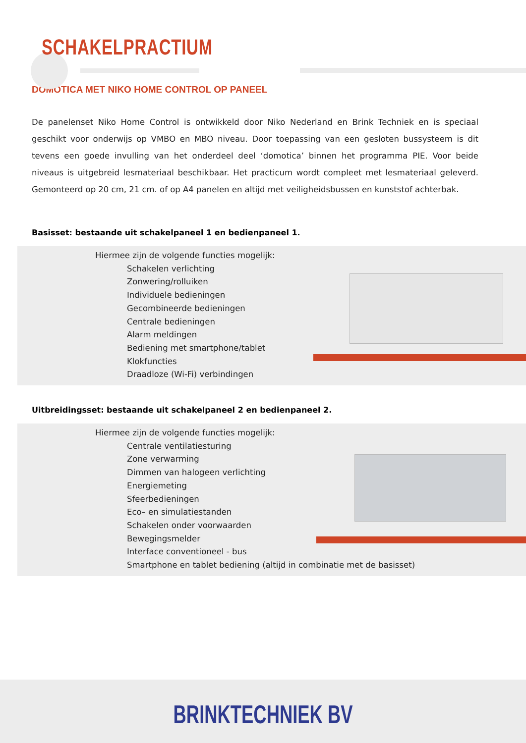SCHAKELPRACTIUM
DOMOTICA MET NIKO HOME CONTROL OP PANEEL
De panelenset Niko Home Control is ontwikkeld door Niko Nederland en Brink Techniek en is speciaal geschikt voor onderwijs op VMBO en MBO niveau. Door toepassing van een gesloten bussysteem is dit tevens een goede invulling van het onderdeel deel ‘domotica’ binnen het programma PIE. Voor beide niveaus is uitgebreid lesmateriaal beschikbaar. Het practicum wordt compleet met lesmateriaal geleverd. Gemonteerd op 20 cm, 21 cm. of op A4 panelen en altijd met veiligheidsbussen en kunststof achterbak.
Basisset: bestaande uit schakelpaneel 1 en bedienpaneel 1.
Hiermee zijn de volgende functies mogelijk:
Schakelen verlichting
Zonwering/rolluiken
Individuele bedieningen
Gecombineerde bedieningen
Centrale bedieningen
Alarm meldingen
Bediening met smartphone/tablet
Klokfuncties
Draadloze (Wi-Fi) verbindingen
Uitbreidingsset: bestaande uit schakelpaneel 2 en bedienpaneel 2.
Hiermee zijn de volgende functies mogelijk:
Centrale ventilatiesturing
Zone verwarming
Dimmen van halogeen verlichting
Energiemeting
Sfeerbedieningen
Eco– en simulatiestanden
Schakelen onder voorwaarden
Bewegingsmelder
Interface conventioneel - bus
Smartphone en tablet bediening (altijd in combinatie met de basisset)
BRINKTECHNIEK BV